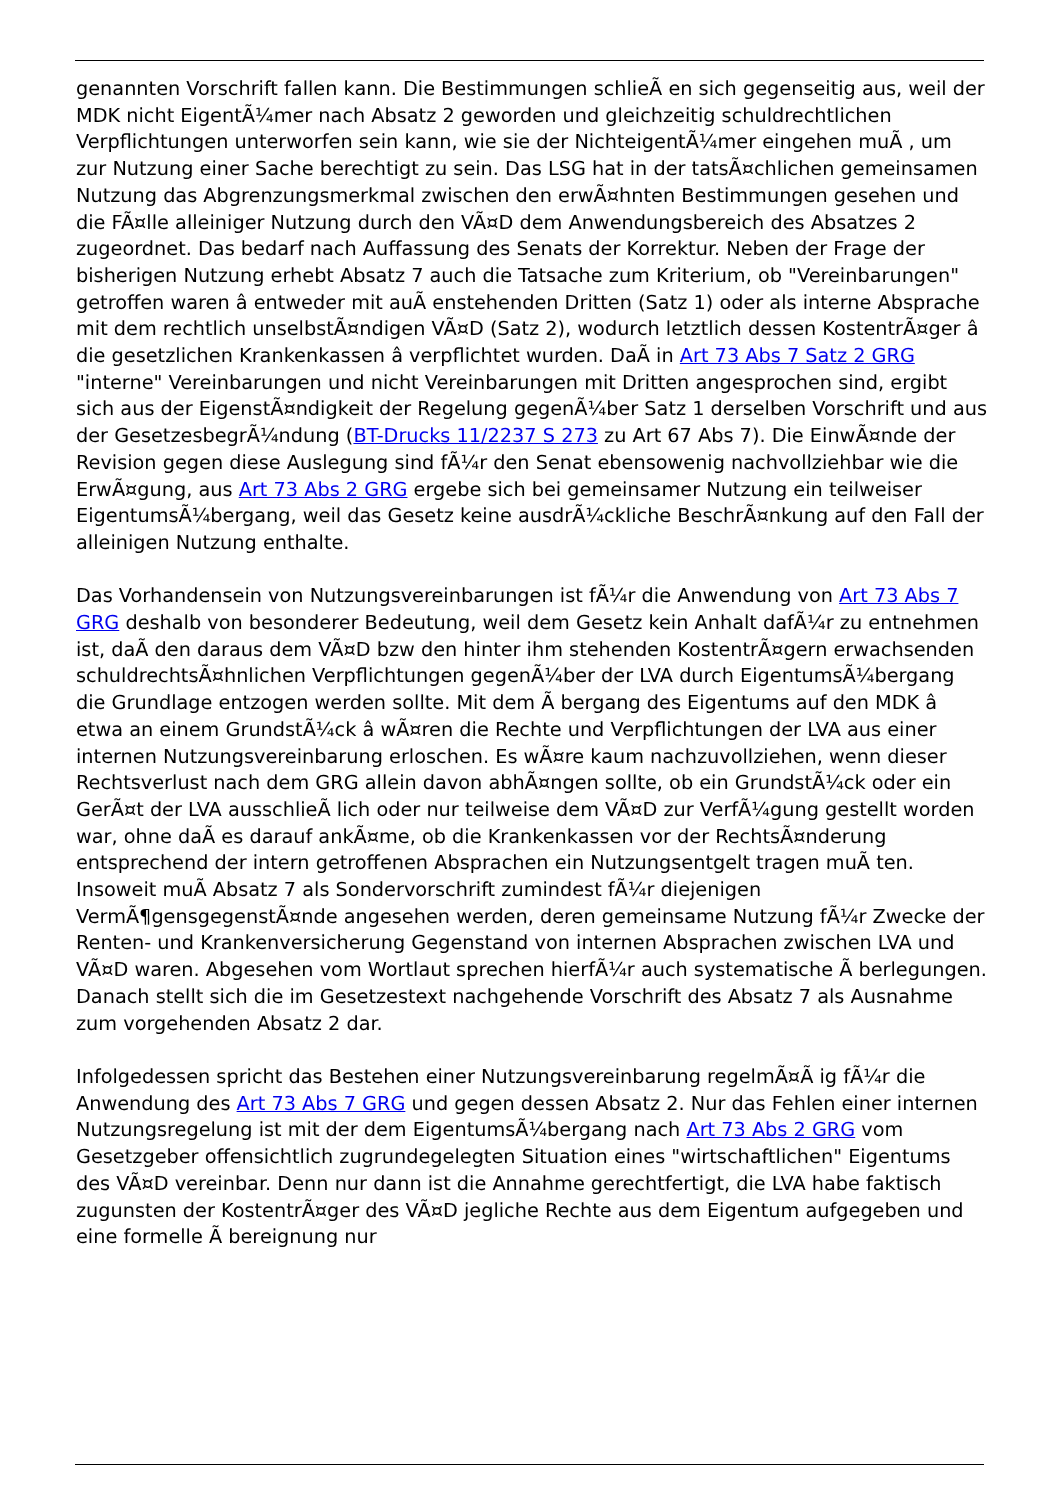genannten Vorschrift fallen kann. Die Bestimmungen schlieÃ en sich gegenseitig aus, weil der MDK nicht EigentÃ¼mer nach Absatz 2 geworden und gleichzeitig schuldrechtlichen Verpflichtungen unterworfen sein kann, wie sie der NichteigentÃ¼mer eingehen muÃ , um zur Nutzung einer Sache berechtigt zu sein. Das LSG hat in der tatsÃ¤chlichen gemeinsamen Nutzung das Abgrenzungsmerkmal zwischen den erwÃ¤hnten Bestimmungen gesehen und die FÃ¤lle alleiniger Nutzung durch den VÃ¤D dem Anwendungsbereich des Absatzes 2 zugeordnet. Das bedarf nach Auffassung des Senats der Korrektur. Neben der Frage der bisherigen Nutzung erhebt Absatz 7 auch die Tatsache zum Kriterium, ob "Vereinbarungen" getroffen waren â entweder mit auÃ enstehenden Dritten (Satz 1) oder als interne Absprache mit dem rechtlich unselbstÃ¤ndigen VÃ¤D (Satz 2), wodurch letztlich dessen KostentrÃ¤ger â die gesetzlichen Krankenkassen â verpflichtet wurden. DaÃ in Art 73 Abs 7 Satz 2 GRG "interne" Vereinbarungen und nicht Vereinbarungen mit Dritten angesprochen sind, ergibt sich aus der EigenstÃ¤ndigkeit der Regelung gegenÃ¼ber Satz 1 derselben Vorschrift und aus der GesetzesbegrÃ¼ndung (BT-Drucks 11/2237 S 273 zu Art 67 Abs 7). Die EinwÃ¤nde der Revision gegen diese Auslegung sind fÃ¼r den Senat ebensowenig nachvollziehbar wie die ErwÃ¤gung, aus Art 73 Abs 2 GRG ergebe sich bei gemeinsamer Nutzung ein teilweiser EigentumsÃ¼bergang, weil das Gesetz keine ausdrÃ¼ckliche BeschrÃ¤nkung auf den Fall der alleinigen Nutzung enthalte.
Das Vorhandensein von Nutzungsvereinbarungen ist fÃ¼r die Anwendung von Art 73 Abs 7 GRG deshalb von besonderer Bedeutung, weil dem Gesetz kein Anhalt dafÃ¼r zu entnehmen ist, daÃ den daraus dem VÃ¤D bzw den hinter ihm stehenden KostentrÃ¤gern erwachsenden schuldrechtsÃ¤hnlichen Verpflichtungen gegenÃ¼ber der LVA durch EigentumsÃ¼bergang die Grundlage entzogen werden sollte. Mit dem Ã bergang des Eigentums auf den MDK â etwa an einem GrundstÃ¼ck â wÃ¤ren die Rechte und Verpflichtungen der LVA aus einer internen Nutzungsvereinbarung erloschen. Es wÃ¤re kaum nachzuvollziehen, wenn dieser Rechtsverlust nach dem GRG allein davon abhÃ¤ngen sollte, ob ein GrundstÃ¼ck oder ein GerÃ¤t der LVA ausschlieÃ lich oder nur teilweise dem VÃ¤D zur VerfÃ¼gung gestellt worden war, ohne daÃ es darauf ankÃ¤me, ob die Krankenkassen vor der RechtsÃ¤nderung entsprechend der intern getroffenen Absprachen ein Nutzungsentgelt tragen muÃ ten. Insoweit muÃ Absatz 7 als Sondervorschrift zumindest fÃ¼r diejenigen VermÃ¶gensgegenstÃ¤nde angesehen werden, deren gemeinsame Nutzung fÃ¼r Zwecke der Renten- und Krankenversicherung Gegenstand von internen Absprachen zwischen LVA und VÃ¤D waren. Abgesehen vom Wortlaut sprechen hierfÃ¼r auch systematische Ã berlegungen. Danach stellt sich die im Gesetzestext nachgehende Vorschrift des Absatz 7 als Ausnahme zum vorgehenden Absatz 2 dar.
Infolgedessen spricht das Bestehen einer Nutzungsvereinbarung regelmÃ¤Ã ig fÃ¼r die Anwendung des Art 73 Abs 7 GRG und gegen dessen Absatz 2. Nur das Fehlen einer internen Nutzungsregelung ist mit der dem EigentumsÃ¼bergang nach Art 73 Abs 2 GRG vom Gesetzgeber offensichtlich zugrundegelegten Situation eines "wirtschaftlichen" Eigentums des VÃ¤D vereinbar. Denn nur dann ist die Annahme gerechtfertigt, die LVA habe faktisch zugunsten der KostentrÃ¤ger des VÃ¤D jegliche Rechte aus dem Eigentum aufgegeben und eine formelle Ã bereignung nur